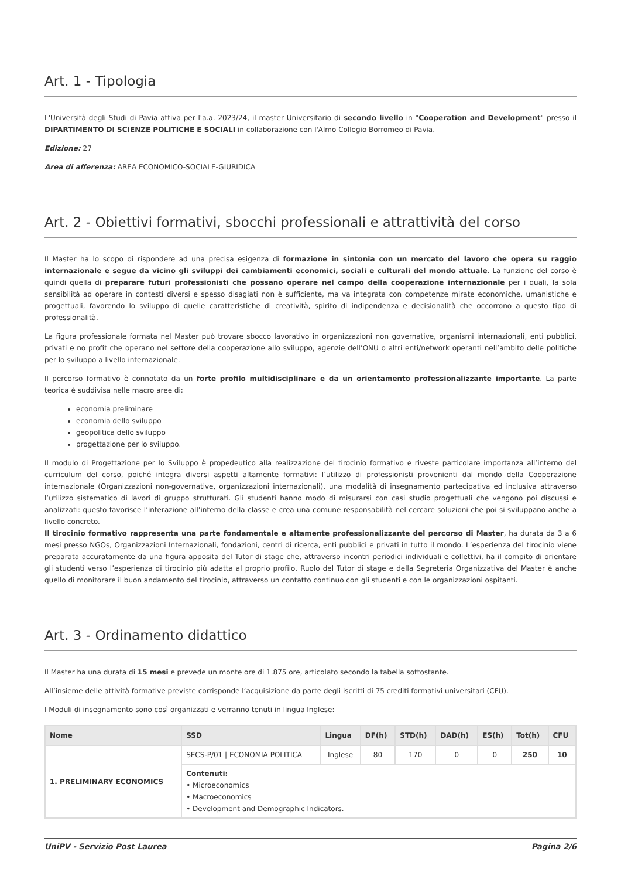Art. 1 - Tipologia
L'Università degli Studi di Pavia attiva per l'a.a. 2023/24, il master Universitario di secondo livello in "Cooperation and Development" presso il DIPARTIMENTO DI SCIENZE POLITICHE E SOCIALI in collaborazione con l'Almo Collegio Borromeo di Pavia.
Edizione: 27
Area di afferenza: AREA ECONOMICO-SOCIALE-GIURIDICA
Art. 2 - Obiettivi formativi, sbocchi professionali e attrattività del corso
Il Master ha lo scopo di rispondere ad una precisa esigenza di formazione in sintonia con un mercato del lavoro che opera su raggio internazionale e segue da vicino gli sviluppi dei cambiamenti economici, sociali e culturali del mondo attuale. La funzione del corso è quindi quella di preparare futuri professionisti che possano operare nel campo della cooperazione internazionale per i quali, la sola sensibilità ad operare in contesti diversi e spesso disagiati non è sufficiente, ma va integrata con competenze mirate economiche, umanistiche e progettuali, favorendo lo sviluppo di quelle caratteristiche di creatività, spirito di indipendenza e decisionalità che occorrono a questo tipo di professionalità.
La figura professionale formata nel Master può trovare sbocco lavorativo in organizzazioni non governative, organismi internazionali, enti pubblici, privati e no profit che operano nel settore della cooperazione allo sviluppo, agenzie dell’ONU o altri enti/network operanti nell’ambito delle politiche per lo sviluppo a livello internazionale.
Il percorso formativo è connotato da un forte profilo multidisciplinare e da un orientamento professionalizzante importante. La parte teorica è suddivisa nelle macro aree di:
economia preliminare
economia dello sviluppo
geopolitica dello sviluppo
progettazione per lo sviluppo.
Il modulo di Progettazione per lo Sviluppo è propedeutico alla realizzazione del tirocinio formativo e riveste particolare importanza all’interno del curriculum del corso, poiché integra diversi aspetti altamente formativi: l’utilizzo di professionisti provenienti dal mondo della Cooperazione internazionale (Organizzazioni non-governative, organizzazioni internazionali), una modalità di insegnamento partecipativa ed inclusiva attraverso l’utilizzo sistematico di lavori di gruppo strutturati. Gli studenti hanno modo di misurarsi con casi studio progettuali che vengono poi discussi e analizzati: questo favorisce l’interazione all’interno della classe e crea una comune responsabilità nel cercare soluzioni che poi si sviluppano anche a livello concreto.
Il tirocinio formativo rappresenta una parte fondamentale e altamente professionalizzante del percorso di Master, ha durata da 3 a 6 mesi presso NGOs, Organizzazioni Internazionali, fondazioni, centri di ricerca, enti pubblici e privati in tutto il mondo. L’esperienza del tirocinio viene preparata accuratamente da una figura apposita del Tutor di stage che, attraverso incontri periodici individuali e collettivi, ha il compito di orientare gli studenti verso l’esperienza di tirocinio più adatta al proprio profilo. Ruolo del Tutor di stage e della Segreteria Organizzativa del Master è anche quello di monitorare il buon andamento del tirocinio, attraverso un contatto continuo con gli studenti e con le organizzazioni ospitanti.
Art. 3 - Ordinamento didattico
Il Master ha una durata di 15 mesi e prevede un monte ore di 1.875 ore, articolato secondo la tabella sottostante.
All’insieme delle attività formative previste corrisponde l’acquisizione da parte degli iscritti di 75 crediti formativi universitari (CFU).
I Moduli di insegnamento sono così organizzati e verranno tenuti in lingua Inglese:
| Nome | SSD | Lingua | DF(h) | STD(h) | DAD(h) | ES(h) | Tot(h) | CFU |
| --- | --- | --- | --- | --- | --- | --- | --- | --- |
| 1. PRELIMINARY ECONOMICS | SECS-P/01 / ECONOMIA POLITICA | Inglese | 80 | 170 | 0 | 0 | 250 | 10 |
| | Contenuti: • Microeconomics • Macroeconomics • Development and Demographic Indicators. | | | | | | | |
UniPV - Servizio Post Laurea Pagina 2/6